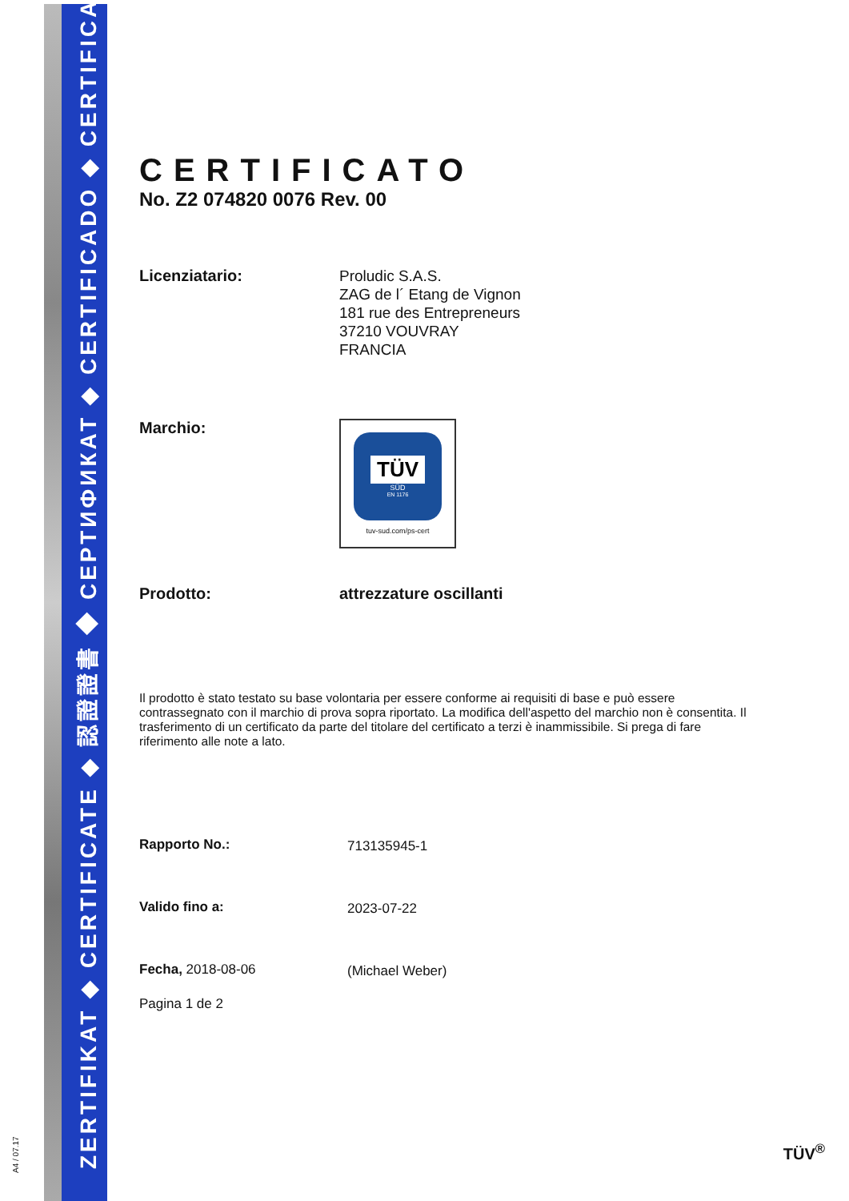ZERTIFIKAT ◆ CERTIFICATE ◆ 認證證書 ◆ СЕРТИФИКАТ ◆ CERTIFICADO ◆ CERTIFICAT
A4 / 07.17
CERTIFICATO
No. Z2 074820 0076 Rev. 00
Licenziatario:
Proludic S.A.S.
ZAG de l´ Etang de Vignon
181 rue des Entrepreneurs
37210 VOUVRAY
FRANCIA
Marchio:
TÜV
SÜD
EN 1176
tuv-sud.com/ps-cert
Prodotto:
attrezzature oscillanti
Il prodotto è stato testato su base volontaria per essere conforme ai requisiti di base e può essere contrassegnato con il marchio di prova sopra riportato. La modifica dell'aspetto del marchio non è consentita. Il trasferimento di un certificato da parte del titolare del certificato a terzi è inammissibile. Si prega di fare riferimento alle note a lato.
Rapporto No.:
713135945-1
Valido fino a:
2023-07-22
Fecha, 2018-08-06
(Michael Weber)
Pagina 1 de 2
TÜV<sup>®</sup>